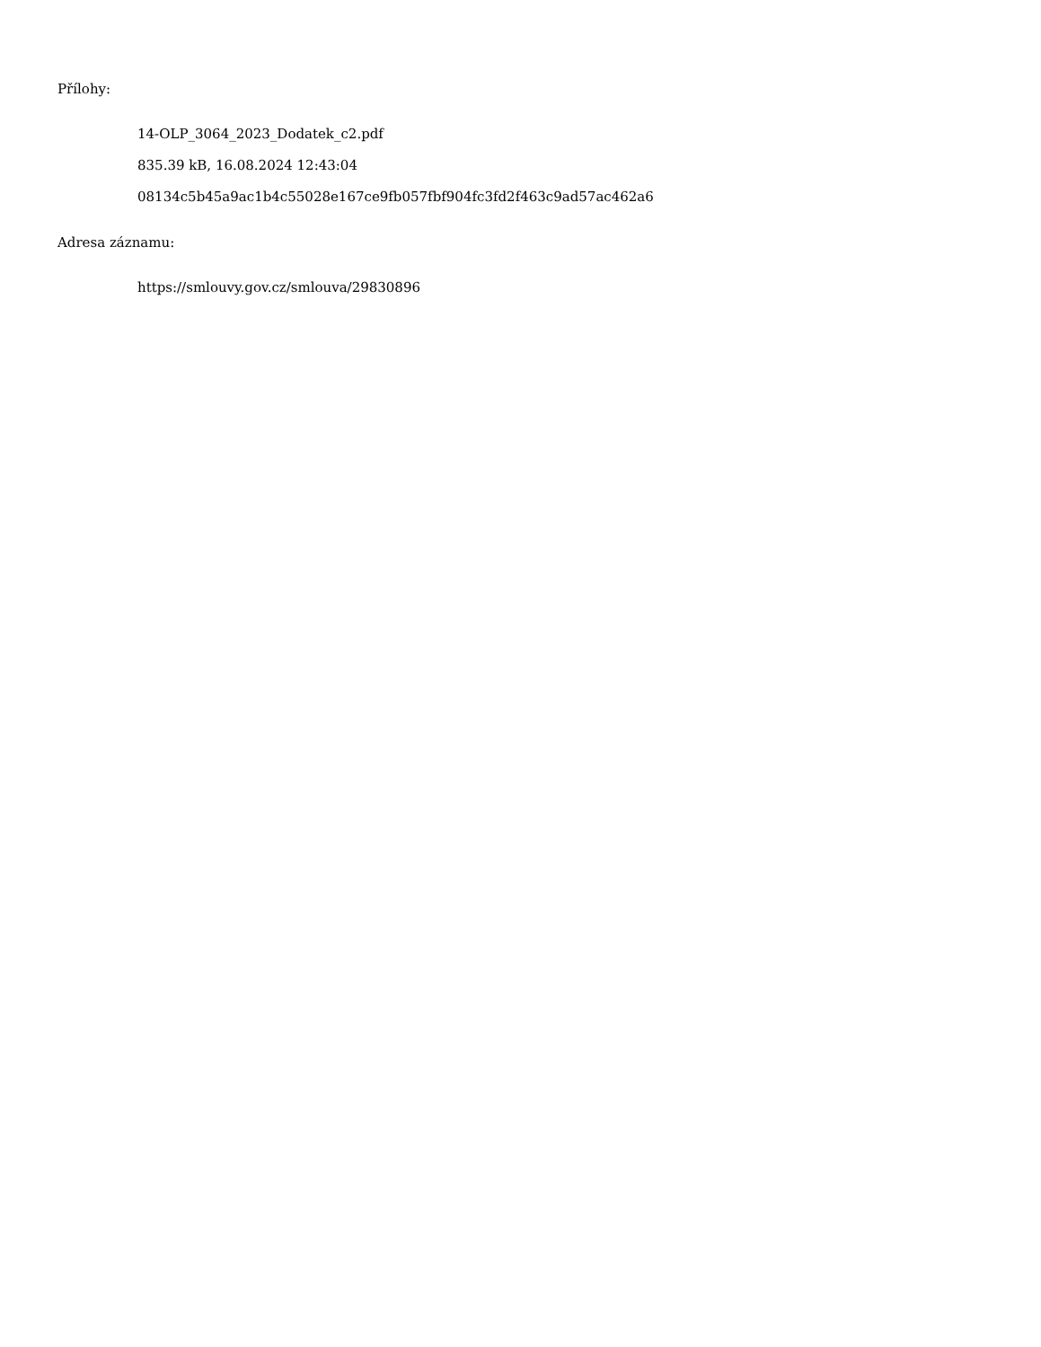Přílohy:
14-OLP_3064_2023_Dodatek_c2.pdf
835.39 kB, 16.08.2024 12:43:04
08134c5b45a9ac1b4c55028e167ce9fb057fbf904fc3fd2f463c9ad57ac462a6
Adresa záznamu:
https://smlouvy.gov.cz/smlouva/29830896